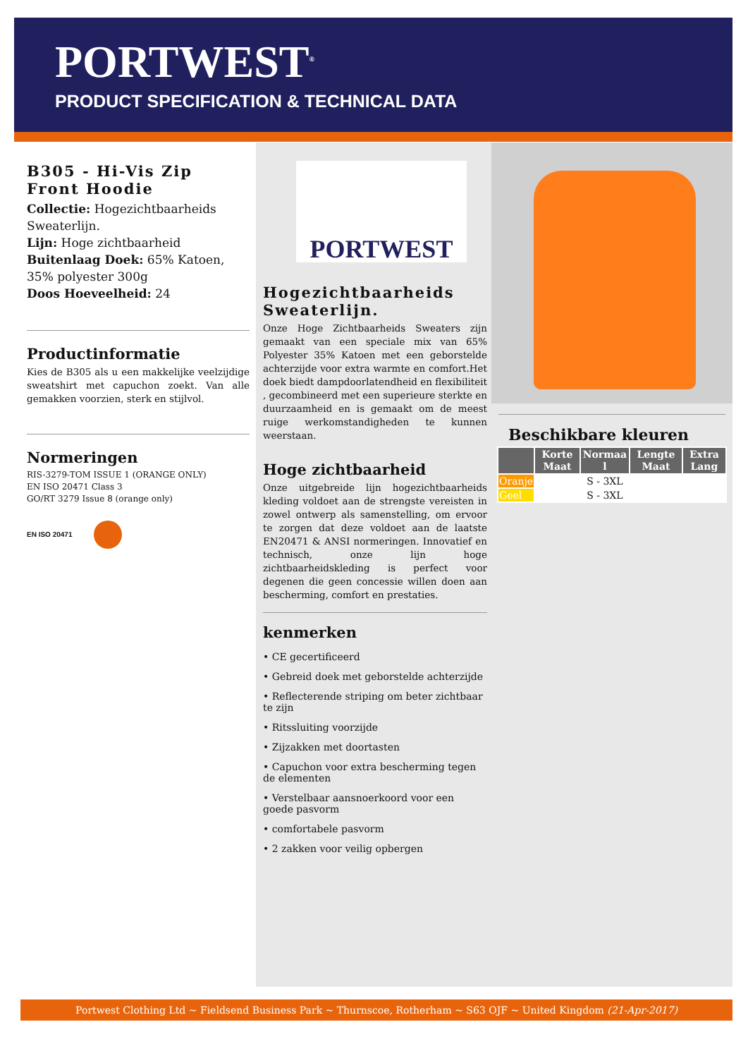PORTWEST<sup>®</sup>
PRODUCT SPECIFICATION & TECHNICAL DATA
B305 - Hi-Vis Zip Front Hoodie
Collectie: Hogezichtbaarheids Sweaterlijn.
Lijn: Hoge zichtbaarheid
Buitenlaag Doek: 65% Katoen, 35% polyester 300g
Doos Hoeveelheid: 24
Productinformatie
Kies de B305 als u een makkelijke veelzijdige sweatshirt met capuchon zoekt. Van alle gemakken voorzien, sterk en stijlvol.
Normeringen
RIS-3279-TOM ISSUE 1 (ORANGE ONLY)
EN ISO 20471 Class 3
GO/RT 3279 Issue 8 (orange only)
EN ISO 20471
PORTWEST
Hogezichtbaarheids Sweaterlijn.
Onze Hoge Zichtbaarheids Sweaters zijn gemaakt van een speciale mix van 65% Polyester 35% Katoen met een geborstelde achterzijde voor extra warmte en comfort.Het doek biedt dampdoorlatendheid en flexibiliteit , gecombineerd met een superieure sterkte en duurzaamheid en is gemaakt om de meest ruige werkomstandigheden te kunnen weerstaan.
Hoge zichtbaarheid
Onze uitgebreide lijn hogezichtbaarheids kleding voldoet aan de strengste vereisten in zowel ontwerp als samenstelling, om ervoor te zorgen dat deze voldoet aan de laatste EN20471 & ANSI normeringen. Innovatief en technisch, onze lijn hoge zichtbaarheidskleding is perfect voor degenen die geen concessie willen doen aan bescherming, comfort en prestaties.
kenmerken
• CE gecertificeerd
• Gebreid doek met geborstelde achterzijde
• Reflecterende striping om beter zichtbaar te zijn
• Ritssluiting voorzijde
• Zijzakken met doortasten
• Capuchon voor extra bescherming tegen de elementen
• Verstelbaar aansnoerkoord voor een goede pasvorm
• comfortabele pasvorm
• 2 zakken voor veilig opbergen
Beschikbare kleuren
| | Korte Maat | Normaa l | Lengte Maat | Extra Lang |
| --- | --- | --- | --- | --- |
| Oranje | | S - 3XL | | |
| Geel | | S - 3XL | | |
Portwest Clothing Ltd ~ Fieldsend Business Park ~ Thurnscoe, Rotherham ~ S63 OJF ~ United Kingdom (21-Apr-2017)